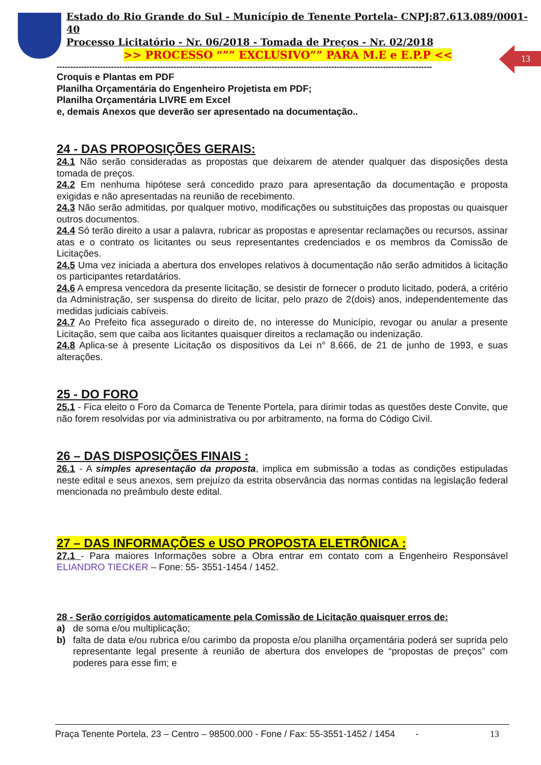13
Estado do Rio Grande do Sul - Município de Tenente Portela- CNPJ:87.613.089/0001-40
Processo Licitatório - Nr. 06/2018 - Tomada de Preços - Nr. 02/2018
>> PROCESSO “”” EXCLUSIVO”” PARA M.E e E.P.P <<
------------------------------------------------------------------------------------------------------------------------------------------
Croquis e Plantas em PDF
Planilha Orçamentária do Engenheiro Projetista em PDF;
Planilha Orçamentária LIVRE em Excel
e, demais Anexos que deverão ser apresentado na documentação..
24 - DAS PROPOSIÇÕES GERAIS:
24.1 Não serão consideradas as propostas que deixarem de atender qualquer das disposições desta tomada de preços.
24.2 Em nenhuma hipótese será concedido prazo para apresentação da documentação e proposta exigidas e não apresentadas na reunião de recebimento.
24.3 Não serão admitidas, por qualquer motivo, modificações ou substituições das propostas ou quaisquer outros documentos.
24.4 Só terão direito a usar a palavra, rubricar as propostas e apresentar reclamações ou recursos, assinar atas e o contrato os licitantes ou seus representantes credenciados e os membros da Comissão de Licitações.
24.5 Uma vez iniciada a abertura dos envelopes relativos à documentação não serão admitidos à licitação os participantes retardatários.
24.6 A empresa vencedora da presente licitação, se desistir de fornecer o produto licitado, poderá, a critério da Administração, ser suspensa do direito de licitar, pelo prazo de 2(dois) anos, independentemente das medidas judiciais cabíveis.
24.7 Ao Prefeito fica assegurado o direito de, no interesse do Município, revogar ou anular a presente Licitação, sem que caiba aos licitantes quaisquer direitos a reclamação ou indenização.
24.8 Aplica-se à presente Licitação os dispositivos da Lei n° 8.666, de 21 de junho de 1993, e suas alterações.
25 - DO FORO
25.1 - Fica eleito o Foro da Comarca de Tenente Portela, para dirimir todas as questões deste Convite, que não forem resolvidas por via administrativa ou por arbitramento, na forma do Código Civil.
26 – DAS DISPOSIÇÕES FINAIS :
26.1 - A simples apresentação da proposta, implica em submissão a todas as condições estipuladas neste edital e seus anexos, sem prejuízo da estrita observância das normas contidas na legislação federal mencionada no preâmbulo deste edital.
27 – DAS INFORMAÇÕES e USO PROPOSTA ELETRÔNICA :
27.1 - Para maiores Informações sobre a Obra entrar em contato com a Engenheiro Responsável ELIANDRO TIECKER – Fone: 55- 3551-1454 / 1452.
28 - Serão corrigidos automaticamente pela Comissão de Licitação quaisquer erros de:
a) de soma e/ou multiplicação;
b) falta de data e/ou rubrica e/ou carimbo da proposta e/ou planilha orçamentária poderá ser suprida pelo representante legal presente à reunião de abertura dos envelopes de “propostas de preços” com poderes para esse fim; e
Praça Tenente Portela, 23 – Centro – 98500.000 - Fone / Fax: 55-3551-1452 / 1454 - 13